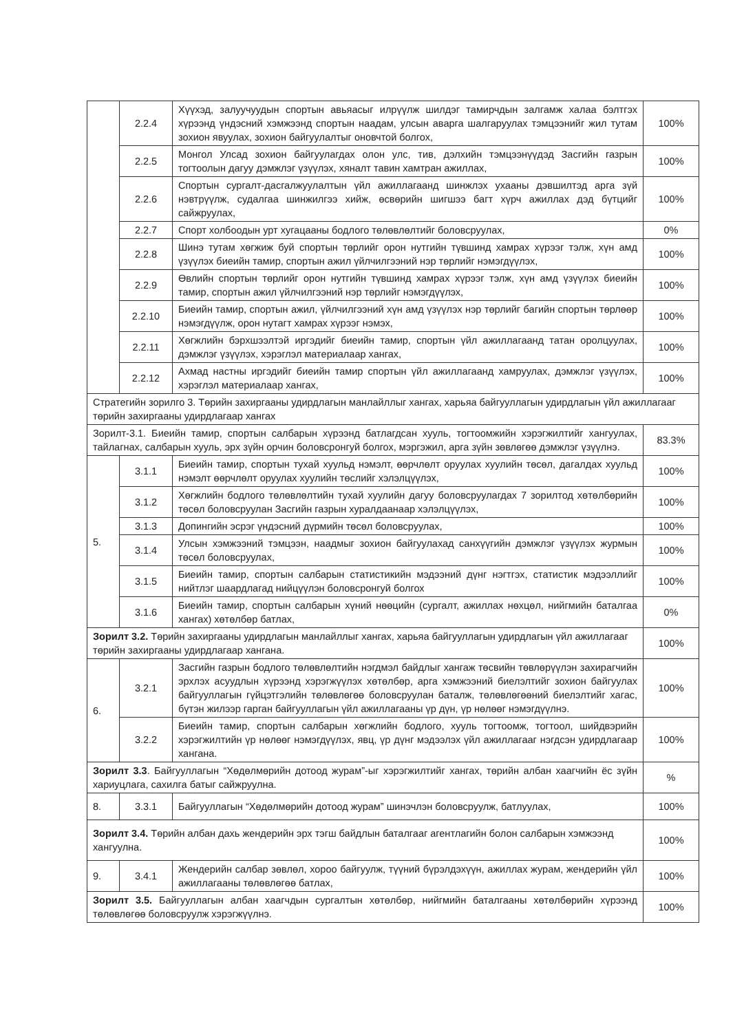| | 2.2.4 | Хүүхэд, залуучуудын спортын авьяасыг илрүүлж шилдэг тамирчдын залгамж халаа бэлтгэх хүрээнд үндэсний хэмжээнд спортын наадам, улсын аварга шалгаруулах тэмцээнийг жил тутам зохион явуулах, зохион байгуулалтыг оновчтой болгох, | 100% |
| | 2.2.5 | Монгол Улсад зохион байгуулагдах олон улс, тив, дэлхийн тэмцээнүүдэд Засгийн газрын тогтоолын дагуу дэмжлэг үзүүлэх, хяналт тавин хамтран ажиллах, | 100% |
| | 2.2.6 | Спортын сургалт-дасгалжуулалтын үйл ажиллагаанд шинжлэх ухааны дэвшилтэд арга зүй нэвтрүүлж, судалгаа шинжилгээ хийж, өсвөрийн шигшээ багт хүрч ажиллах дэд бүтцийг сайжруулах, | 100% |
| | 2.2.7 | Спорт холбоодын урт хугацааны бодлого төлөвлөлтийг боловсруулах, | 0% |
| | 2.2.8 | Шинэ тутам хөгжиж буй спортын төрлийг орон нутгийн түвшинд хамрах хүрээг тэлж, хүн амд үзүүлэх биеийн тамир, спортын ажил үйлчилгээний нэр төрлийг нэмэгдүүлэх, | 100% |
| | 2.2.9 | Өвлийн спортын төрлийг орон нутгийн түвшинд хамрах хүрээг тэлж, хүн амд үзүүлэх биеийн тамир, спортын ажил үйлчилгээний нэр төрлийг нэмэгдүүлэх, | 100% |
| | 2.2.10 | Биеийн тамир, спортын ажил, үйлчилгээний хүн амд үзүүлэх нэр төрлийг багийн спортын төрлөөр нэмэгдүүлж, орон нутагт хамрах хүрээг нэмэх, | 100% |
| | 2.2.11 | Хөгжлийн бэрхшээлтэй иргэдийг биеийн тамир, спортын үйл ажиллагаанд татан оролцуулах, дэмжлэг үзүүлэх, хэрэглэл материалаар хангах, | 100% |
| | 2.2.12 | Ахмад настны иргэдийг биеийн тамир спортын үйл ажиллагаанд хамруулах, дэмжлэг үзүүлэх, хэрэглэл материалаар хангах, | 100% |
| Стратегийн зорилго 3. Төрийн захиргааны удирдлагын манлайллыг хангах, харьяа байгууллагын удирдлагын үйл ажиллагааг төрийн захиргааны удирдлагаар хангах | | | |
| Зорилт-3.1. Биеийн тамир, спортын салбарын хүрээнд батлагдсан хууль, тогтоомжийн хэрэгжилтийг хангуулах, тайлагнах, салбарын хууль, эрх зүйн орчин боловсронгуй болгох, мэргэжил, арга зүйн зөвлөгөө дэмжлэг үзүүлнэ. | | | 83.3% |
| 5. | 3.1.1 | Биеийн тамир, спортын тухай хуульд нэмэлт, өөрчлөлт оруулах хуулийн төсөл, дагалдах хуульд нэмэлт өөрчлөлт оруулах хуулийн төслийг хэлэлцүүлэх, | 100% |
| | 3.1.2 | Хөгжлийн бодлого төлөвлөлтийн тухай хуулийн дагуу боловсруулагдах 7 зорилтод хөтөлбөрийн төсөл боловсруулан Засгийн газрын хуралдаанаар хэлэлцүүлэх, | 100% |
| | 3.1.3 | Допингийн эсрэг үндэсний дүрмийн төсөл боловсруулах, | 100% |
| | 3.1.4 | Улсын хэмжээний тэмцээн, наадмыг зохион байгуулахад санхүүгийн дэмжлэг үзүүлэх журмын төсөл боловсруулах, | 100% |
| | 3.1.5 | Биеийн тамир, спортын салбарын статистикийн мэдээний дүнг нэгтгэх, статистик мэдээллийг нийтлэг шаардлагад нийцүүлэн боловсронгуй болгох | 100% |
| | 3.1.6 | Биеийн тамир, спортын салбарын хүний нөөцийн (сургалт, ажиллах нөхцөл, нийгмийн баталгаа хангах) хөтөлбөр батлах, | 0% |
| Зорилт 3.2. Төрийн захиргааны удирдлагын манлайллыг хангах, харьяа байгууллагын удирдлагын үйл ажиллагааг төрийн захиргааны удирдлагаар хангана. | | | 100% |
| 6. | 3.2.1 | Засгийн газрын бодлого төлөвлөлтийн нэгдмэл байдлыг хангаж төсвийн төвлөрүүлэн захирагчийн эрхлэх асуудлын хүрээнд хэрэгжүүлэх хөтөлбөр, арга хэмжээний биелэлтийг зохион байгуулах байгууллагын гүйцэтгэлийн төлөвлөгөө боловсруулан баталж, төлөвлөгөөний биелэлтийг хагас, бүтэн жилээр гарган байгууллагын үйл ажиллагааны үр дүн, үр нөлөөг нэмэгдүүлнэ. | 100% |
| | 3.2.2 | Биеийн тамир, спортын салбарын хөгжлийн бодлого, хууль тогтоомж, тогтоол, шийдвэрийн хэрэгжилтийн үр нөлөөг нэмэгдүүлэх, явц, үр дүнг мэдээлэх үйл ажиллагааг нэгдсэн удирдлагаар хангана. | 100% |
| Зорилт 3.3 . Байгууллагын “Хөдөлмөрийн дотоод журам”-ыг хэрэгжилтийг хангах, төрийн албан хаагчийн ёс зүйн хариуцлага, сахилга батыг сайжруулна. | | | % |
| 8. | 3.3.1 | Байгууллагын “Хөдөлмөрийн дотоод журам” шинэчлэн боловсруулж, батлуулах, | 100% |
| Зорилт 3.4. Төрийн албан дахь жендерийн эрх тэгш байдлын баталгааг агентлагийн болон салбарын хэмжээнд хангуулна. | | | 100% |
| 9. | 3.4.1 | Жендерийн салбар зөвлөл, хороо байгуулж, түүний бүрэлдэхүүн, ажиллах журам, жендерийн үйл ажиллагааны төлөвлөгөө батлах, | 100% |
| Зорилт 3.5. Байгууллагын албан хаагчдын сургалтын хөтөлбөр, нийгмийн баталгааны хөтөлбөрийн хүрээнд төлөвлөгөө боловсруулж хэрэгжүүлнэ. | | | 100% |